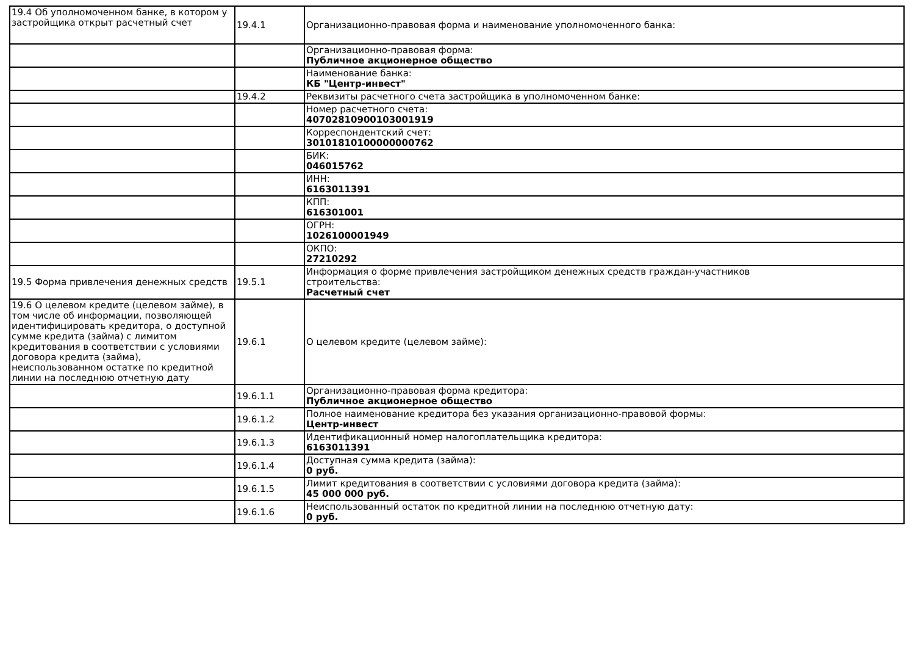| 19.4 Об уполномоченном банке, в котором у застройщика открыт расчетный счет | 19.4.1 | Организационно-правовая форма и наименование уполномоченного банка: |
| | | Организационно-правовая форма: Публичное акционерное общество |
| | | Наименование банка: КБ "Центр-инвест" |
| | 19.4.2 | Реквизиты расчетного счета застройщика в уполномоченном банке: |
| | | Номер расчетного счета: 40702810900103001919 |
| | | Корреспондентский счет: 30101810100000000762 |
| | | БИК: 046015762 |
| | | ИНН: 6163011391 |
| | | КПП: 616301001 |
| | | ОГРН: 1026100001949 |
| | | ОКПО: 27210292 |
| 19.5 Форма привлечения денежных средств | 19.5.1 | Информация о форме привлечения застройщиком денежных средств граждан-участников строительства: Расчетный счет |
| 19.6 О целевом кредите (целевом займе), в том числе об информации, позволяющей идентифицировать кредитора, о доступной сумме кредита (займа) с лимитом кредитования в соответствии с условиями договора кредита (займа), неиспользованном остатке по кредитной линии на последнюю отчетную дату | 19.6.1 | О целевом кредите (целевом займе): |
| | 19.6.1.1 | Организационно-правовая форма кредитора: Публичное акционерное общество |
| | 19.6.1.2 | Полное наименование кредитора без указания организационно-правовой формы: Центр-инвест |
| | 19.6.1.3 | Идентификационный номер налогоплательщика кредитора: 6163011391 |
| | 19.6.1.4 | Доступная сумма кредита (займа): 0 руб. |
| | 19.6.1.5 | Лимит кредитования в соответствии с условиями договора кредита (займа): 45 000 000 руб. |
| | 19.6.1.6 | Неиспользованный остаток по кредитной линии на последнюю отчетную дату: 0 руб. |